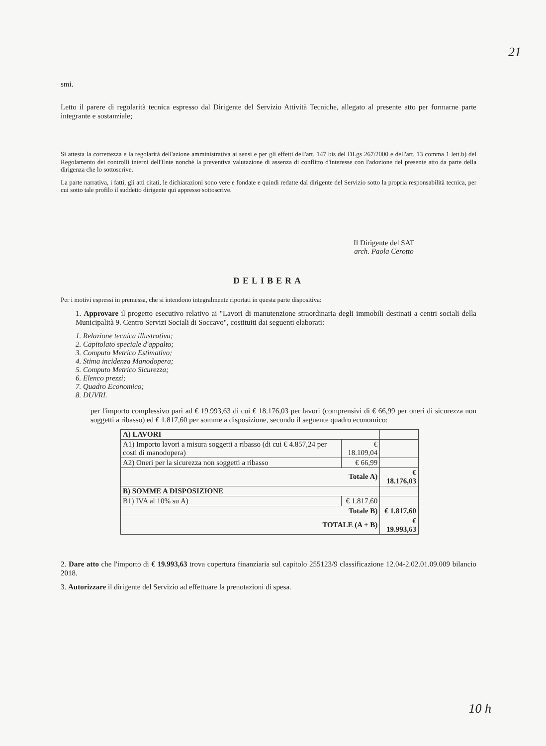21
smi.
Letto il parere di regolarità tecnica espresso dal Dirigente del Servizio Attività Tecniche, allegato al presente atto per formarne parte integrante e sostanziale;
Si attesta la correttezza e la regolarità dell'azione amministrativa ai sensi e per gli effetti dell'art. 147 bis del DLgs 267/2000 e dell'art. 13 comma 1 lett.b) del Regolamento dei controlli interni dell'Ente nonché la preventiva valutazione di assenza di conflitto d'interesse con l'adozione del presente atto da parte della dirigenza che lo sottoscrive.
La parte narrativa, i fatti, gli atti citati, le dichiarazioni sono vere e fondate e quindi redatte dal dirigente del Servizio sotto la propria responsabilità tecnica, per cui sotto tale profilo il suddetto dirigente qui appresso sottoscrive.
Il Dirigente del SAT
arch. Paola Cerotto
DELIBERA
Per i motivi espressi in premessa, che si intendono integralmente riportati in questa parte dispositiva:
1. Approvare il progetto esecutivo relativo ai "Lavori di manutenzione straordinaria degli immobili destinati a centri sociali della Municipalità 9. Centro Servizi Sociali di Soccavo", costituiti dai seguenti elaborati:
1. Relazione tecnica illustrativa;
2. Capitolato speciale d'appalto;
3. Computo Metrico Estimativo;
4. Stima incidenza Manodopera;
5. Computo Metrico Sicurezza;
6. Elenco prezzi;
7. Quadro Economico;
8. DUVRI.
per l'importo complessivo pari ad € 19.993,63 di cui € 18.176,03 per lavori (comprensivi di € 66,99 per oneri di sicurezza non soggetti a ribasso) ed € 1.817,60 per somme a disposizione, secondo il seguente quadro economico:
| A) LAVORI | | |
| A1) Importo lavori a misura soggetti a ribasso (di cui € 4.857,24 per costi di manodopera) | € 18.109,04 | |
| A2) Oneri per la sicurezza non soggetti a ribasso | € 66,99 | |
| Totale A) | | € 18.176,03 |
| B) SOMME A DISPOSIZIONE | | |
| B1) IVA al 10% su A) | € 1.817,60 | |
| Totale B) | | € 1.817,60 |
| TOTALE (A + B) | | € 19.993,63 |
2. Dare atto che l'importo di € 19.993,63 trova copertura finanziaria sul capitolo 255123/9 classificazione 12.04-2.02.01.09.009 bilancio 2018.
3. Autorizzare il dirigente del Servizio ad effettuare la prenotazioni di spesa.
10 h